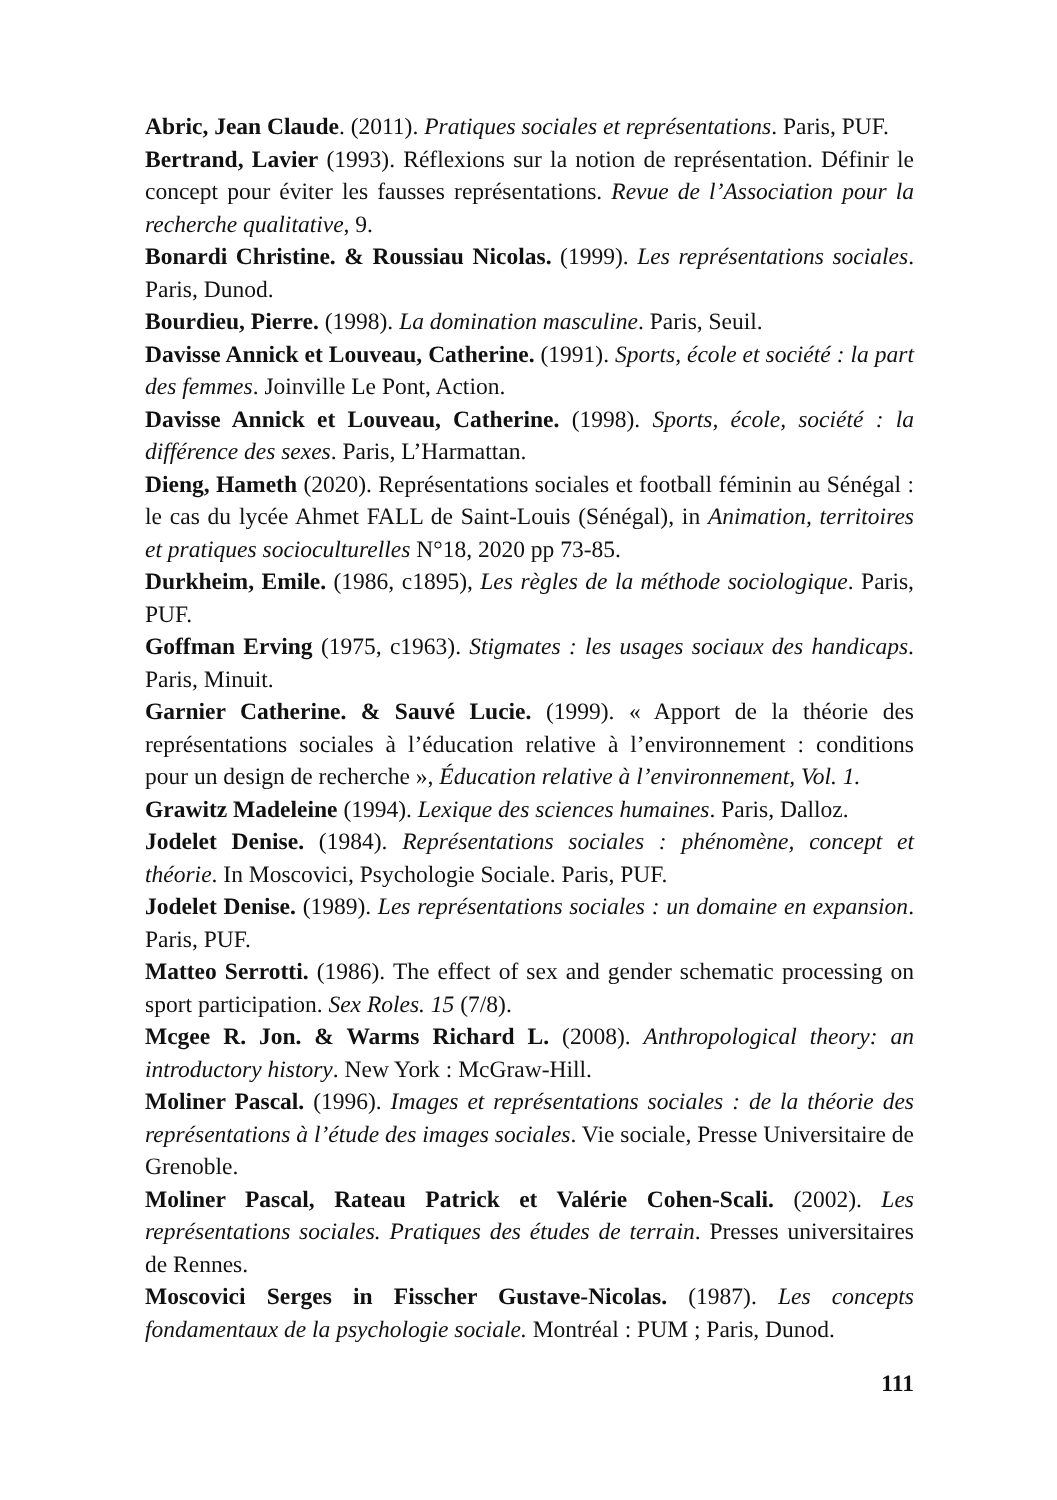Abric, Jean Claude. (2011). Pratiques sociales et représentations. Paris, PUF.
Bertrand, Lavier (1993). Réflexions sur la notion de représentation. Définir le concept pour éviter les fausses représentations. Revue de l’Association pour la recherche qualitative, 9.
Bonardi Christine. & Roussiau Nicolas. (1999). Les représentations sociales. Paris, Dunod.
Bourdieu, Pierre. (1998). La domination masculine. Paris, Seuil.
Davisse Annick et Louveau, Catherine. (1991). Sports, école et société : la part des femmes. Joinville Le Pont, Action.
Davisse Annick et Louveau, Catherine. (1998). Sports, école, société : la différence des sexes. Paris, L’Harmattan.
Dieng, Hameth (2020). Représentations sociales et football féminin au Sénégal : le cas du lycée Ahmet FALL de Saint-Louis (Sénégal), in Animation, territoires et pratiques socioculturelles N°18, 2020 pp 73-85.
Durkheim, Emile. (1986, c1895), Les règles de la méthode sociologique. Paris, PUF.
Goffman Erving (1975, c1963). Stigmates : les usages sociaux des handicaps. Paris, Minuit.
Garnier Catherine. & Sauvé Lucie. (1999). « Apport de la théorie des représentations sociales à l’éducation relative à l’environnement : conditions pour un design de recherche », Éducation relative à l’environnement, Vol. 1.
Grawitz Madeleine (1994). Lexique des sciences humaines. Paris, Dalloz.
Jodelet Denise. (1984). Représentations sociales : phénomène, concept et théorie. In Moscovici, Psychologie Sociale. Paris, PUF.
Jodelet Denise. (1989). Les représentations sociales : un domaine en expansion. Paris, PUF.
Matteo Serrotti. (1986). The effect of sex and gender schematic processing on sport participation. Sex Roles. 15 (7/8).
Mcgee R. Jon. & Warms Richard L. (2008). Anthropological theory: an introductory history. New York : McGraw-Hill.
Moliner Pascal. (1996). Images et représentations sociales : de la théorie des représentations à l’étude des images sociales. Vie sociale, Presse Universitaire de Grenoble.
Moliner Pascal, Rateau Patrick et Valérie Cohen-Scali. (2002). Les représentations sociales. Pratiques des études de terrain. Presses universitaires de Rennes.
Moscovici Serges in Fisscher Gustave-Nicolas. (1987). Les concepts fondamentaux de la psychologie sociale. Montréal : PUM ; Paris, Dunod.
111